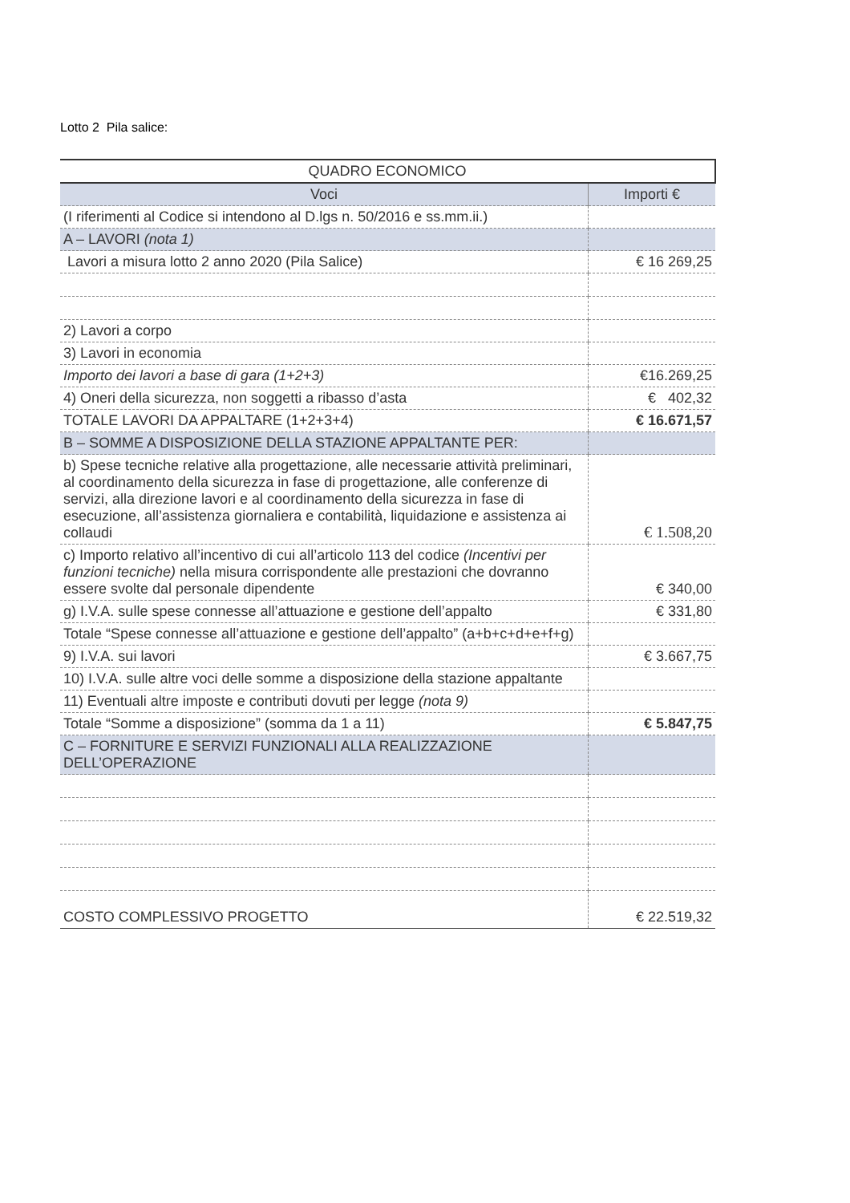Lotto 2 Pila salice:
| QUADRO ECONOMICO | |
| --- | --- |
| Voci | Importi € |
| (I riferimenti al Codice si intendono al D.lgs n. 50/2016 e ss.mm.ii.) | |
| A – LAVORI (nota 1) | |
| Lavori a misura lotto 2 anno 2020 (Pila Salice) | € 16 269,25 |
| 2) Lavori a corpo | |
| 3) Lavori in economia | |
| Importo dei lavori a base di gara (1+2+3) | €16.269,25 |
| 4) Oneri della sicurezza, non soggetti a ribasso d’asta | € 402,32 |
| TOTALE LAVORI DA APPALTARE (1+2+3+4) | € 16.671,57 |
| B – SOMME A DISPOSIZIONE DELLA STAZIONE APPALTANTE PER: | |
| b) Spese tecniche relative alla progettazione, alle necessarie attività preliminari, al coordinamento della sicurezza in fase di progettazione, alle conferenze di servizi, alla direzione lavori e al coordinamento della sicurezza in fase di esecuzione, all’assistenza giornaliera e contabilità, liquidazione e assistenza ai collaudi | € 1.508,20 |
| c) Importo relativo all’incentivo di cui all’articolo 113 del codice (Incentivi per funzioni tecniche) nella misura corrispondente alle prestazioni che dovranno essere svolte dal personale dipendente | € 340,00 |
| g) I.V.A. sulle spese connesse all’attuazione e gestione dell’appalto | € 331,80 |
| Totale “Spese connesse all’attuazione e gestione dell’appalto” (a+b+c+d+e+f+g) | |
| 9) I.V.A. sui lavori | € 3.667,75 |
| 10) I.V.A. sulle altre voci delle somme a disposizione della stazione appaltante | |
| 11) Eventuali altre imposte e contributi dovuti per legge (nota 9) | |
| Totale “Somme a disposizione” (somma da 1 a 11) | € 5.847,75 |
| C – FORNITURE E SERVIZI FUNZIONALI ALLA REALIZZAZIONE DELL’OPERAZIONE | |
| COSTO COMPLESSIVO PROGETTO | € 22.519,32 |